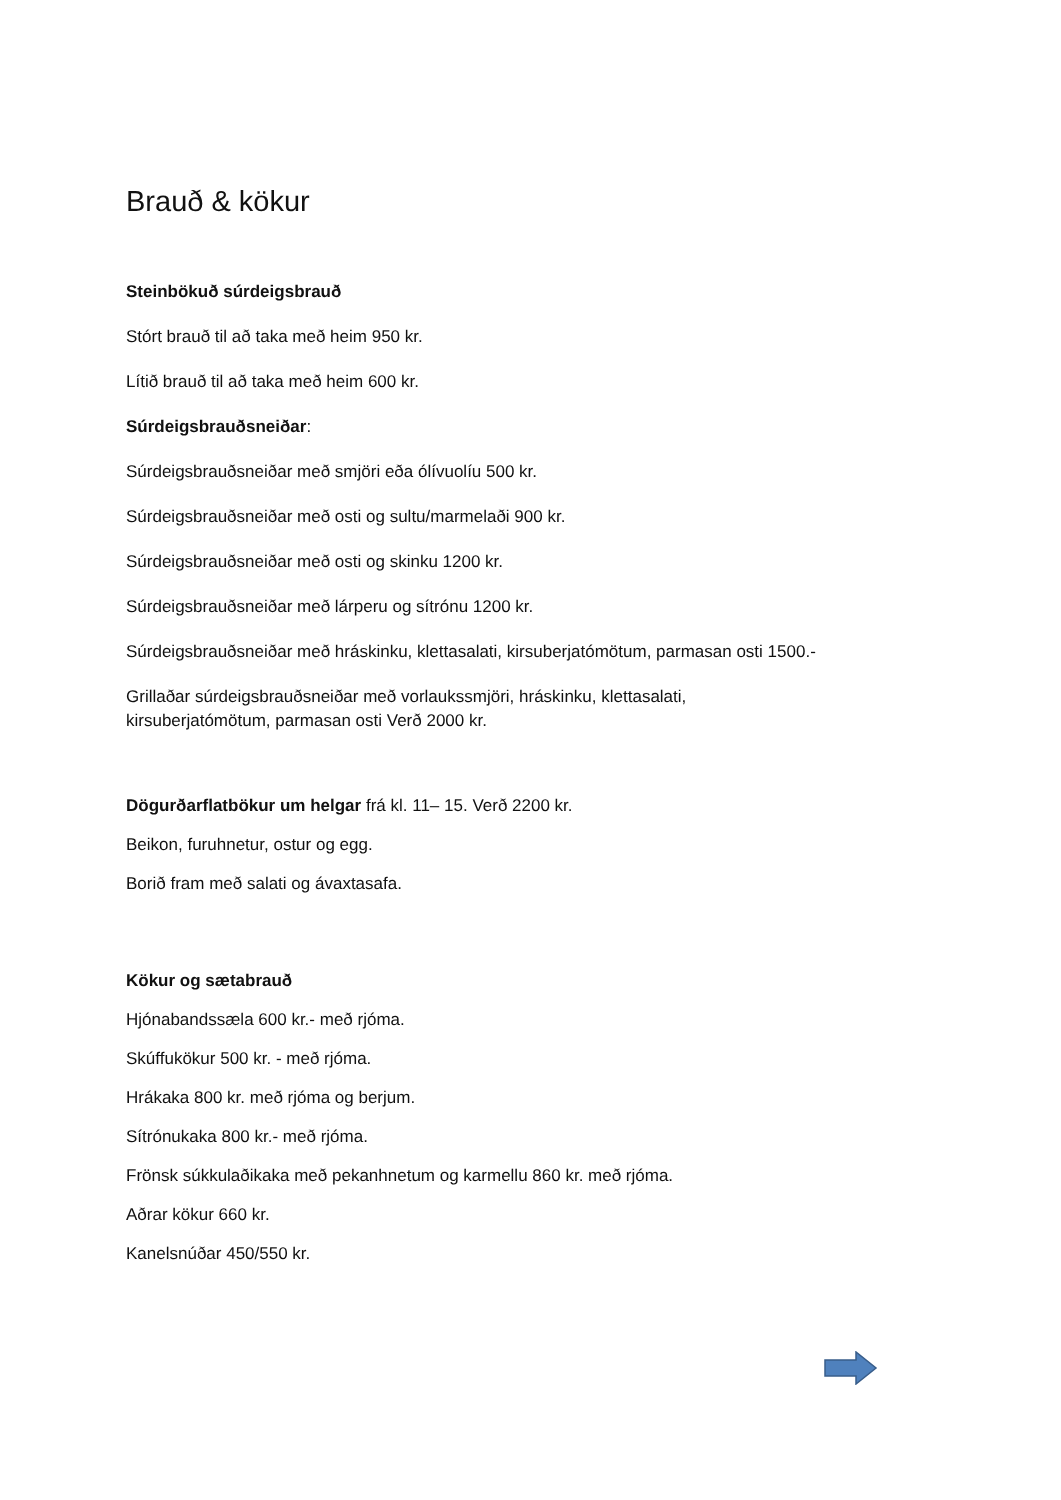Brauð & kökur
Steinbökuð súrdeigsbrauð
Stórt brauð til að taka með heim 950 kr.
Lítið brauð til að taka með heim 600 kr.
Súrdeigsbrauðsneiðar:
Súrdeigsbrauðsneiðar með smjöri eða ólívuolíu 500 kr.
Súrdeigsbrauðsneiðar með osti og sultu/marmelaði 900 kr.
Súrdeigsbrauðsneiðar með osti og skinku 1200 kr.
Súrdeigsbrauðsneiðar með lárperu og sítrónu 1200 kr.
Súrdeigsbrauðsneiðar með hráskinku, klettasalati, kirsuberjatómötum, parmasan osti 1500.-
Grillaðar súrdeigsbrauðsneiðar með vorlaukssmjöri, hráskinku, klettasalati,
kirsuberjatómötum, parmasan osti Verð 2000 kr.
Dögurðarflatbökur um helgar frá kl. 11– 15. Verð 2200 kr.
Beikon, furuhnetur, ostur og egg.
Borið fram með salati og ávaxtasafa.
Kökur og sætabrauð
Hjónabandssæla 600 kr.- með rjóma.
Skúffukökur 500 kr. - með rjóma.
Hrákaka 800 kr. með rjóma og berjum.
Sítrónukaka 800 kr.- með rjóma.
Frönsk súkkulaðikaka með pekanhnetum og karmellu 860 kr. með rjóma.
Aðrar kökur 660 kr.
Kanelsnúðar 450/550 kr.